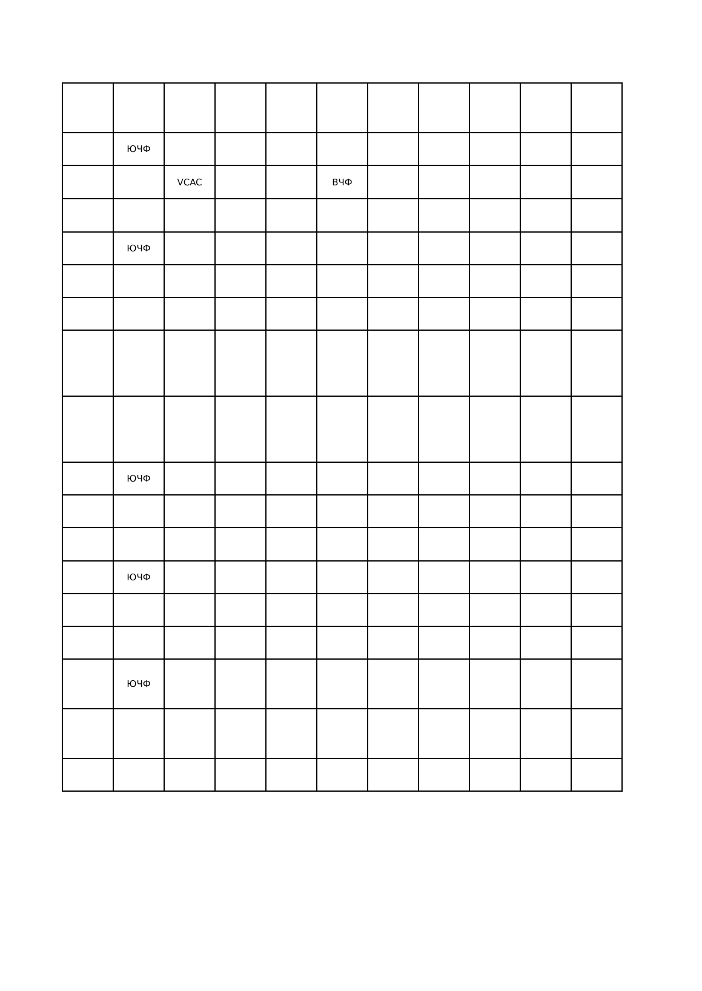| | ЮЧФ | | | | | | | | | |
| | | VCAC | | | ВЧФ | | | | | |
| | ЮЧФ | | | | | | | | | |
| | ЮЧФ | | | | | | | | | |
| | ЮЧФ | | | | | | | | | |
| | ЮЧФ | | | | | | | | | |